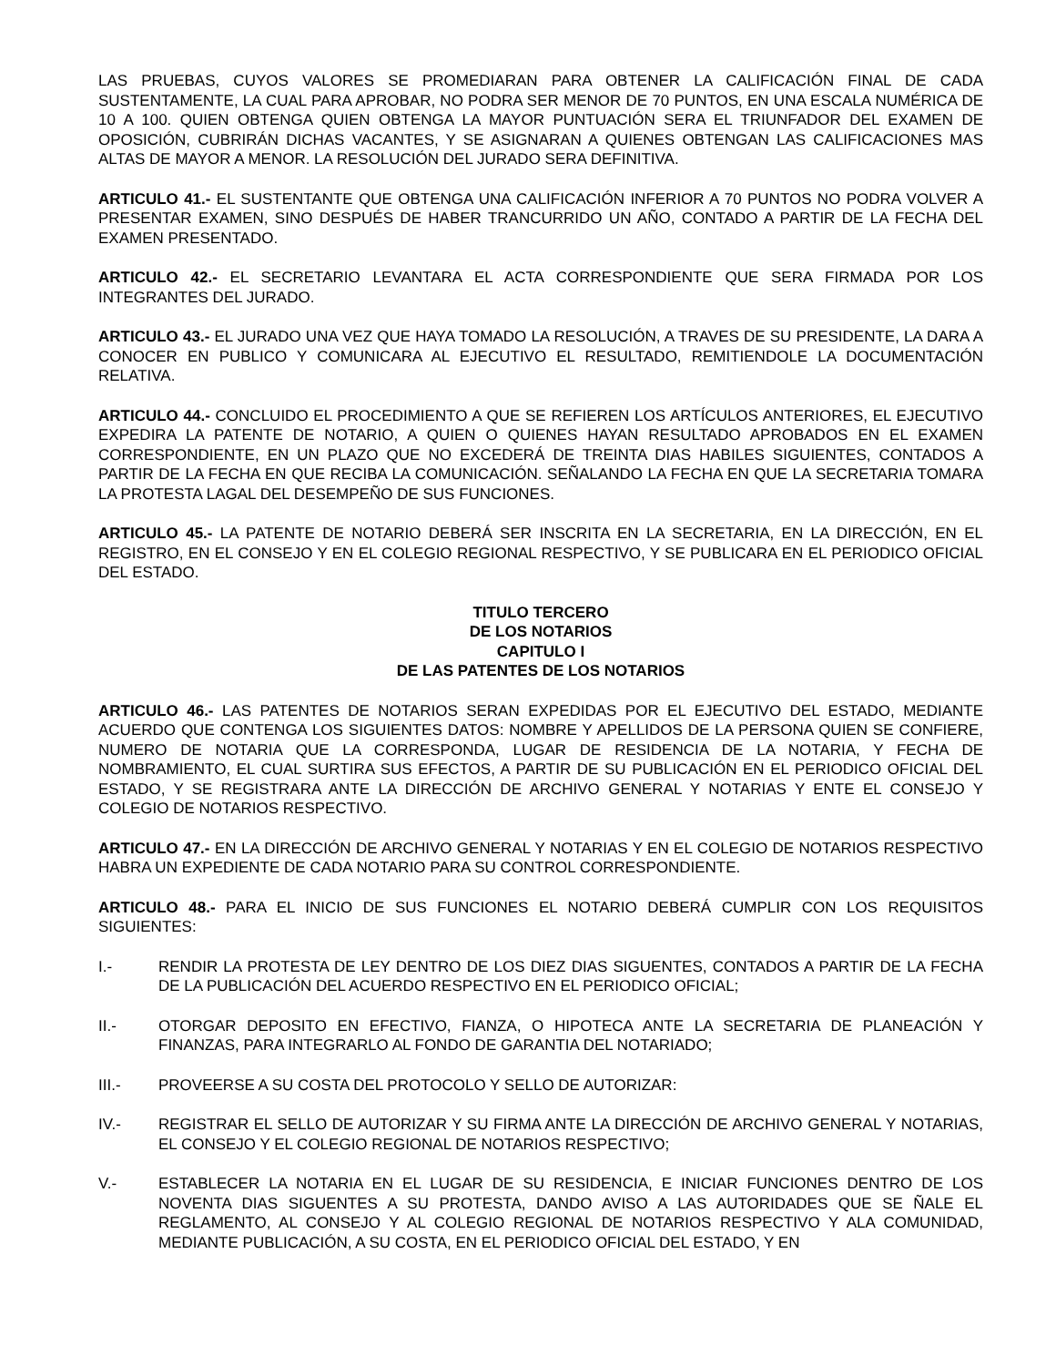LAS PRUEBAS, CUYOS VALORES SE PROMEDIARAN PARA OBTENER LA CALIFICACIÓN FINAL DE CADA SUSTENTAMENTE, LA CUAL PARA APROBAR, NO PODRA SER MENOR DE 70 PUNTOS, EN UNA ESCALA NUMÉRICA DE 10 A 100. QUIEN OBTENGA QUIEN OBTENGA LA MAYOR PUNTUACIÓN SERA EL TRIUNFADOR DEL EXAMEN DE OPOSICIÓN, CUBRIRÁN DICHAS VACANTES, Y SE ASIGNARAN A QUIENES OBTENGAN LAS CALIFICACIONES MAS ALTAS DE MAYOR A MENOR. LA RESOLUCIÓN DEL JURADO SERA DEFINITIVA.
ARTICULO 41.- EL SUSTENTANTE QUE OBTENGA UNA CALIFICACIÓN INFERIOR A 70 PUNTOS NO PODRA VOLVER A PRESENTAR EXAMEN, SINO DESPUÉS DE HABER TRANCURRIDO UN AÑO, CONTADO A PARTIR DE LA FECHA DEL EXAMEN PRESENTADO.
ARTICULO 42.- EL SECRETARIO LEVANTARA EL ACTA CORRESPONDIENTE QUE SERA FIRMADA POR LOS INTEGRANTES DEL JURADO.
ARTICULO 43.- EL JURADO UNA VEZ QUE HAYA TOMADO LA RESOLUCIÓN, A TRAVES DE SU PRESIDENTE, LA DARA A CONOCER EN PUBLICO Y COMUNICARA AL EJECUTIVO EL RESULTADO, REMITIENDOLE LA DOCUMENTACIÓN RELATIVA.
ARTICULO 44.- CONCLUIDO EL PROCEDIMIENTO A QUE SE REFIEREN LOS ARTÍCULOS ANTERIORES, EL EJECUTIVO EXPEDIRA LA PATENTE DE NOTARIO, A QUIEN O QUIENES HAYAN RESULTADO APROBADOS EN EL EXAMEN CORRESPONDIENTE, EN UN PLAZO QUE NO EXCEDERÁ DE TREINTA DIAS HABILES SIGUIENTES, CONTADOS A PARTIR DE LA FECHA EN QUE RECIBA LA COMUNICACIÓN. SEÑALANDO LA FECHA EN QUE LA SECRETARIA TOMARA LA PROTESTA LAGAL DEL DESEMPEÑO DE SUS FUNCIONES.
ARTICULO 45.- LA PATENTE DE NOTARIO DEBERÁ SER INSCRITA EN LA SECRETARIA, EN LA DIRECCIÓN, EN EL REGISTRO, EN EL CONSEJO Y EN EL COLEGIO REGIONAL RESPECTIVO, Y SE PUBLICARA EN EL PERIODICO OFICIAL DEL ESTADO.
TITULO TERCERO
DE LOS NOTARIOS
CAPITULO I
DE LAS PATENTES DE LOS NOTARIOS
ARTICULO 46.- LAS PATENTES DE NOTARIOS SERAN EXPEDIDAS POR EL EJECUTIVO DEL ESTADO, MEDIANTE ACUERDO QUE CONTENGA LOS SIGUIENTES DATOS: NOMBRE Y APELLIDOS DE LA PERSONA QUIEN SE CONFIERE, NUMERO DE NOTARIA QUE LA CORRESPONDA, LUGAR DE RESIDENCIA DE LA NOTARIA, Y FECHA DE NOMBRAMIENTO, EL CUAL SURTIRA SUS EFECTOS, A PARTIR DE SU PUBLICACIÓN EN EL PERIODICO OFICIAL DEL ESTADO, Y SE REGISTRARA ANTE LA DIRECCIÓN DE ARCHIVO GENERAL Y NOTARIAS Y ENTE EL CONSEJO Y COLEGIO DE NOTARIOS RESPECTIVO.
ARTICULO 47.- EN LA DIRECCIÓN DE ARCHIVO GENERAL Y NOTARIAS Y EN EL COLEGIO DE NOTARIOS RESPECTIVO HABRA UN EXPEDIENTE DE CADA NOTARIO PARA SU CONTROL CORRESPONDIENTE.
ARTICULO 48.- PARA EL INICIO DE SUS FUNCIONES EL NOTARIO DEBERÁ CUMPLIR CON LOS REQUISITOS SIGUIENTES:
I.- RENDIR LA PROTESTA DE LEY DENTRO DE LOS DIEZ DIAS SIGUENTES, CONTADOS A PARTIR DE LA FECHA DE LA PUBLICACIÓN DEL ACUERDO RESPECTIVO EN EL PERIODICO OFICIAL;
II.- OTORGAR DEPOSITO EN EFECTIVO, FIANZA, O HIPOTECA ANTE LA SECRETARIA DE PLANEACIÓN Y FINANZAS, PARA INTEGRARLO AL FONDO DE GARANTIA DEL NOTARIADO;
III.- PROVEERSE A SU COSTA DEL PROTOCOLO Y SELLO DE AUTORIZAR:
IV.- REGISTRAR EL SELLO DE AUTORIZAR Y SU FIRMA ANTE LA DIRECCIÓN DE ARCHIVO GENERAL Y NOTARIAS, EL CONSEJO Y EL COLEGIO REGIONAL DE NOTARIOS RESPECTIVO;
V.- ESTABLECER LA NOTARIA EN EL LUGAR DE SU RESIDENCIA, E INICIAR FUNCIONES DENTRO DE LOS NOVENTA DIAS SIGUENTES A SU PROTESTA, DANDO AVISO A LAS AUTORIDADES QUE SE ÑALE EL REGLAMENTO, AL CONSEJO Y AL COLEGIO REGIONAL DE NOTARIOS RESPECTIVO Y ALA COMUNIDAD, MEDIANTE PUBLICACIÓN, A SU COSTA, EN EL PERIODICO OFICIAL DEL ESTADO, Y EN